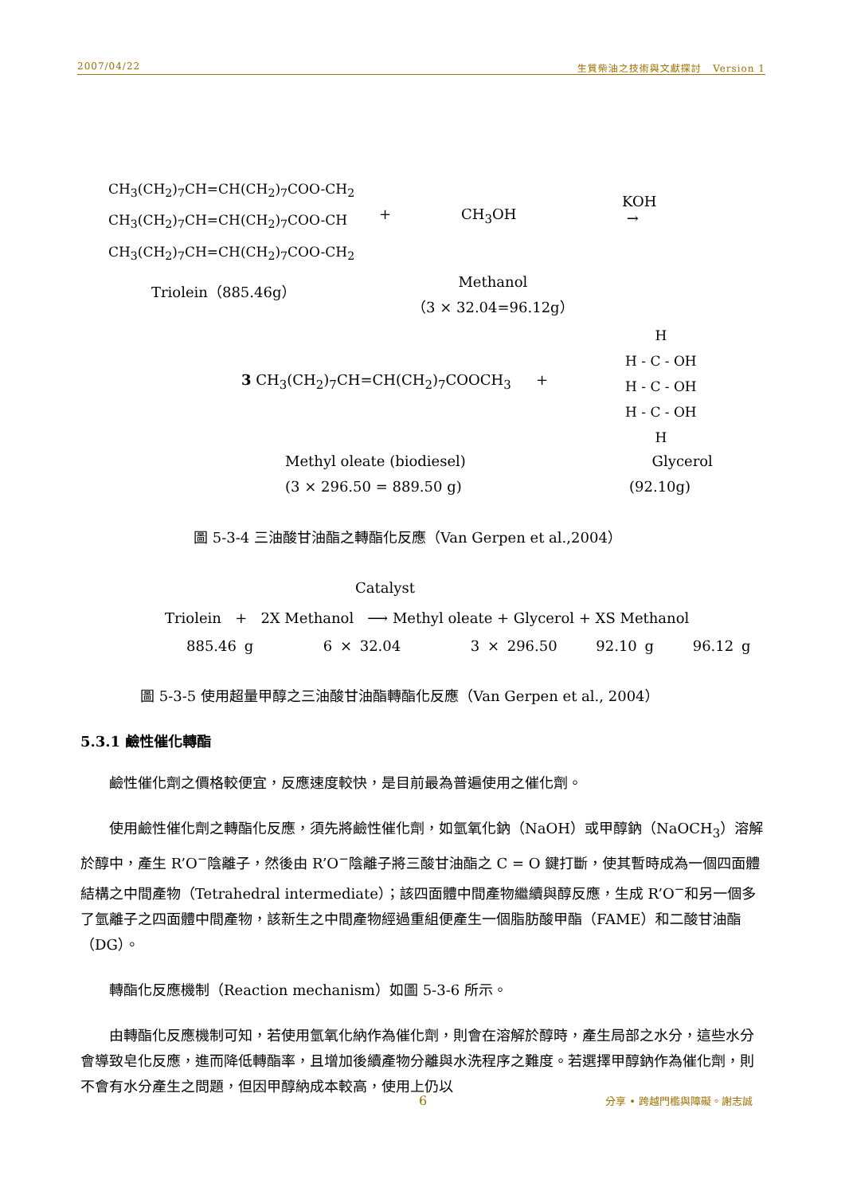2007/04/22 生質柴油之技術與文獻探討 Version 1
CH<sub>3</sub>(CH<sub>2</sub>)<sub>7</sub>CH=CH(CH<sub>2</sub>)<sub>7</sub>COO-CH<sub>2</sub>
CH<sub>3</sub>(CH<sub>2</sub>)<sub>7</sub>CH=CH(CH<sub>2</sub>)<sub>7</sub>COO-CH
CH<sub>3</sub>(CH<sub>2</sub>)<sub>7</sub>CH=CH(CH<sub>2</sub>)<sub>7</sub>COO-CH<sub>2</sub>
+ CH<sub>3</sub>OH
KOH
→
Triolein（885.46g）
Methanol
（3 × 32.04=96.12g）
H
H - C - OH
H - C - OH
H - C - OH
H
3 CH<sub>3</sub>(CH<sub>2</sub>)<sub>7</sub>CH=CH(CH<sub>2</sub>)<sub>7</sub>COOCH<sub>3</sub> +
Methyl oleate (biodiesel)
(3 × 296.50 = 889.50 g)
Glycerol
(92.10g)
圖 5-3-4 三油酸甘油酯之轉酯化反應（Van Gerpen et al.,2004）
Catalyst
Triolein + 2X Methanol ⟶ Methyl oleate + Glycerol + XS Methanol
885.46 g 6 × 32.04 3 × 296.50 92.10 g 96.12 g
圖 5-3-5 使用超量甲醇之三油酸甘油酯轉酯化反應（Van Gerpen et al., 2004）
5.3.1 鹼性催化轉酯
鹼性催化劑之價格較便宜，反應速度較快，是目前最為普遍使用之催化劑。
使用鹼性催化劑之轉酯化反應，須先將鹼性催化劑，如氫氧化鈉（NaOH）或甲醇鈉（NaOCH<sub>3</sub>）溶解於醇中，產生 R’O<sup>−</sup>陰離子，然後由 R’O<sup>−</sup>陰離子將三酸甘油酯之 C = O 鍵打斷，使其暫時成為一個四面體結構之中間產物（Tetrahedral intermediate）；該四面體中間產物繼續與醇反應，生成 R’O<sup>−</sup>和另一個多了氫離子之四面體中間產物，該新生之中間產物經過重組便產生一個脂肪酸甲酯（FAME）和二酸甘油酯（DG）。
轉酯化反應機制（Reaction mechanism）如圖 5-3-6 所示。
由轉酯化反應機制可知，若使用氫氧化納作為催化劑，則會在溶解於醇時，產生局部之水分，這些水分會導致皂化反應，進而降低轉酯率，且增加後續產物分離與水洗程序之難度。若選擇甲醇鈉作為催化劑，則不會有水分產生之問題，但因甲醇納成本較高，使用上仍以
6 分享 • 跨越門檻與障礙。謝志誠